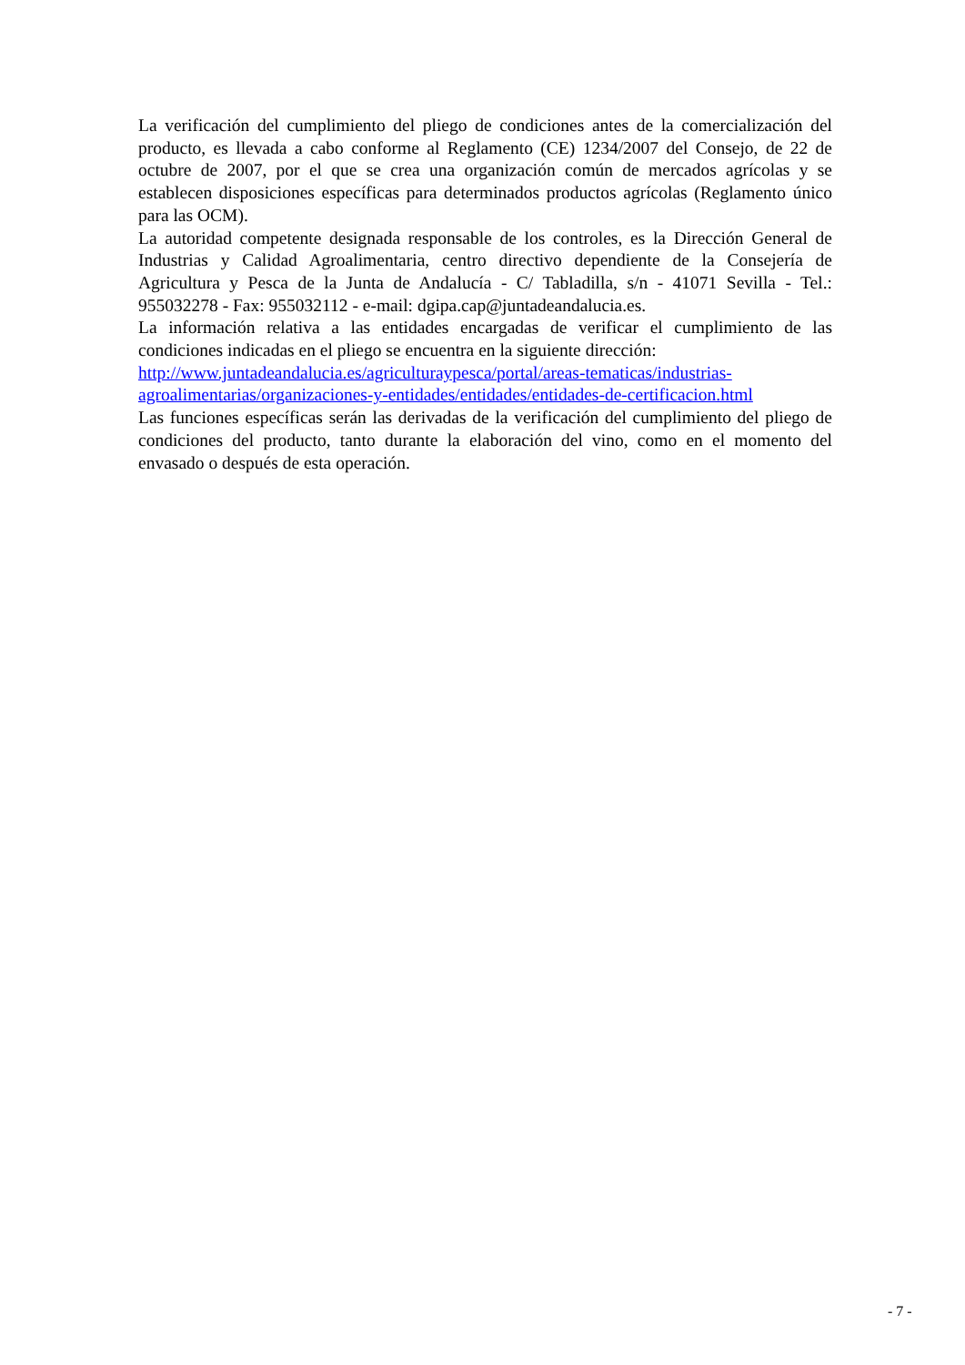La verificación del cumplimiento del pliego de condiciones antes de la comercialización del producto, es llevada a cabo conforme al Reglamento (CE) 1234/2007 del Consejo, de 22 de octubre de 2007, por el que se crea una organización común de mercados agrícolas y se establecen disposiciones específicas para determinados productos agrícolas (Reglamento único para las OCM).
La autoridad competente designada responsable de los controles, es la Dirección General de Industrias y Calidad Agroalimentaria, centro directivo dependiente de la Consejería de Agricultura y Pesca de la Junta de Andalucía - C/ Tabladilla, s/n - 41071 Sevilla - Tel.: 955032278 - Fax: 955032112 - e-mail: dgipa.cap@juntadeandalucia.es.
La información relativa a las entidades encargadas de verificar el cumplimiento de las condiciones indicadas en el pliego se encuentra en la siguiente dirección:
http://www.juntadeandalucia.es/agriculturaypesca/portal/areas-tematicas/industrias-agroalimentarias/organizaciones-y-entidades/entidades/entidades-de-certificacion.html
Las funciones específicas serán las derivadas de la verificación del cumplimiento del pliego de condiciones del producto, tanto durante la elaboración del vino, como en el momento del envasado o después de esta operación.
- 7 -